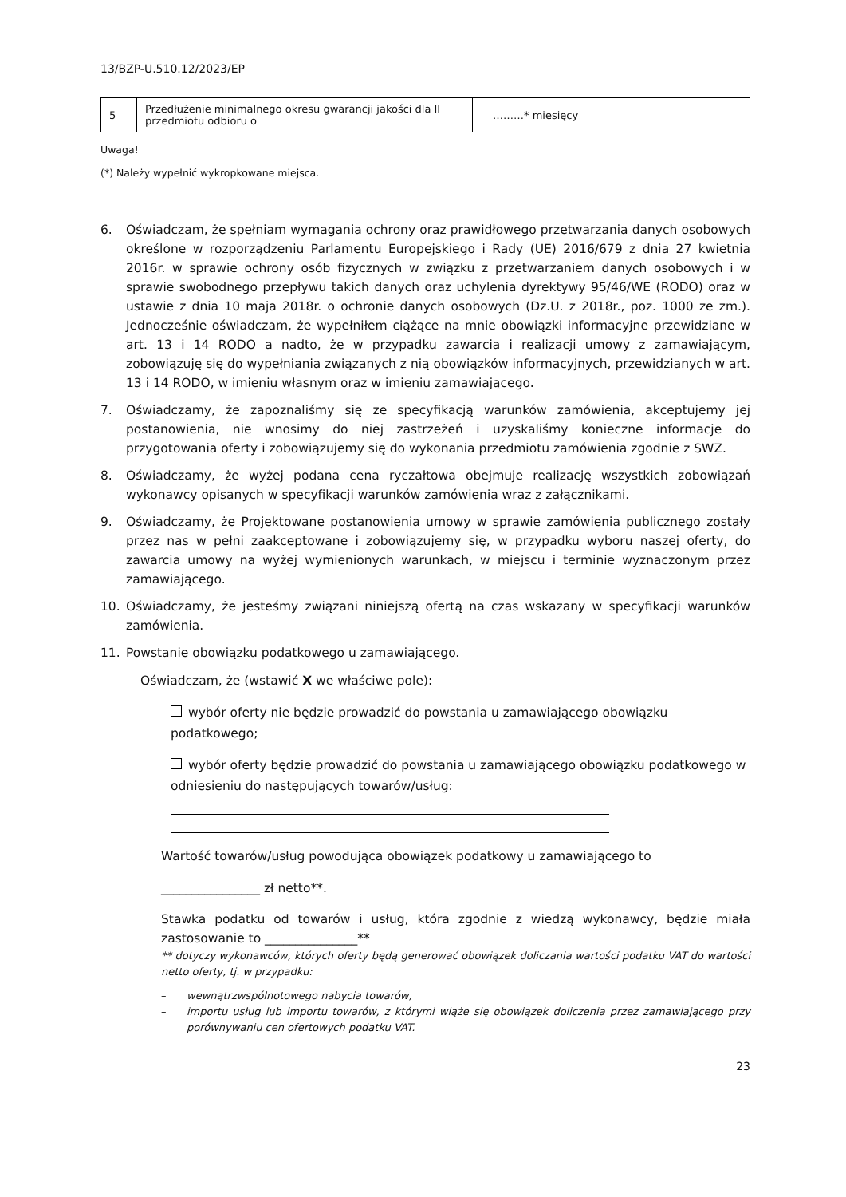13/BZP-U.510.12/2023/EP
| 5 | Przedłużenie minimalnego okresu gwarancji jakości dla II przedmiotu odbioru o | ………* miesięcy |
Uwaga!
(*) Należy wypełnić wykropkowane miejsca.
6. Oświadczam, że spełniam wymagania ochrony oraz prawidłowego przetwarzania danych osobowych określone w rozporządzeniu Parlamentu Europejskiego i Rady (UE) 2016/679 z dnia 27 kwietnia 2016r. w sprawie ochrony osób fizycznych w związku z przetwarzaniem danych osobowych i w sprawie swobodnego przepływu takich danych oraz uchylenia dyrektywy 95/46/WE (RODO) oraz w ustawie z dnia 10 maja 2018r. o ochronie danych osobowych (Dz.U. z 2018r., poz. 1000 ze zm.). Jednocześnie oświadczam, że wypełniłem ciążące na mnie obowiązki informacyjne przewidziane w art. 13 i 14 RODO a nadto, że w przypadku zawarcia i realizacji umowy z zamawiającym, zobowiązuję się do wypełniania związanych z nią obowiązków informacyjnych, przewidzianych w art. 13 i 14 RODO, w imieniu własnym oraz w imieniu zamawiającego.
7. Oświadczamy, że zapoznaliśmy się ze specyfikacją warunków zamówienia, akceptujemy jej postanowienia, nie wnosimy do niej zastrzeżeń i uzyskaliśmy konieczne informacje do przygotowania oferty i zobowiązujemy się do wykonania przedmiotu zamówienia zgodnie z SWZ.
8. Oświadczamy, że wyżej podana cena ryczałtowa obejmuje realizację wszystkich zobowiązań wykonawcy opisanych w specyfikacji warunków zamówienia wraz z załącznikami.
9. Oświadczamy, że Projektowane postanowienia umowy w sprawie zamówienia publicznego zostały przez nas w pełni zaakceptowane i zobowiązujemy się, w przypadku wyboru naszej oferty, do zawarcia umowy na wyżej wymienionych warunkach, w miejscu i terminie wyznaczonym przez zamawiającego.
10. Oświadczamy, że jesteśmy związani niniejszą ofertą na czas wskazany w specyfikacji warunków zamówienia.
11. Powstanie obowiązku podatkowego u zamawiającego.
Oświadczam, że (wstawić X we właściwe pole):
wybór oferty nie będzie prowadzić do powstania u zamawiającego obowiązku podatkowego;
wybór oferty będzie prowadzić do powstania u zamawiającego obowiązku podatkowego w odniesieniu do następujących towarów/usług:
Wartość towarów/usług powodująca obowiązek podatkowy u zamawiającego to
________________ zł netto**.
Stawka podatku od towarów i usług, która zgodnie z wiedzą wykonawcy, będzie miała zastosowanie to _______________**
** dotyczy wykonawców, których oferty będą generować obowiązek doliczania wartości podatku VAT do wartości netto oferty, tj. w przypadku:
– wewnątrzwspólnotowego nabycia towarów,
– importu usług lub importu towarów, z którymi wiąże się obowiązek doliczenia przez zamawiającego przy porównywaniu cen ofertowych podatku VAT.
23